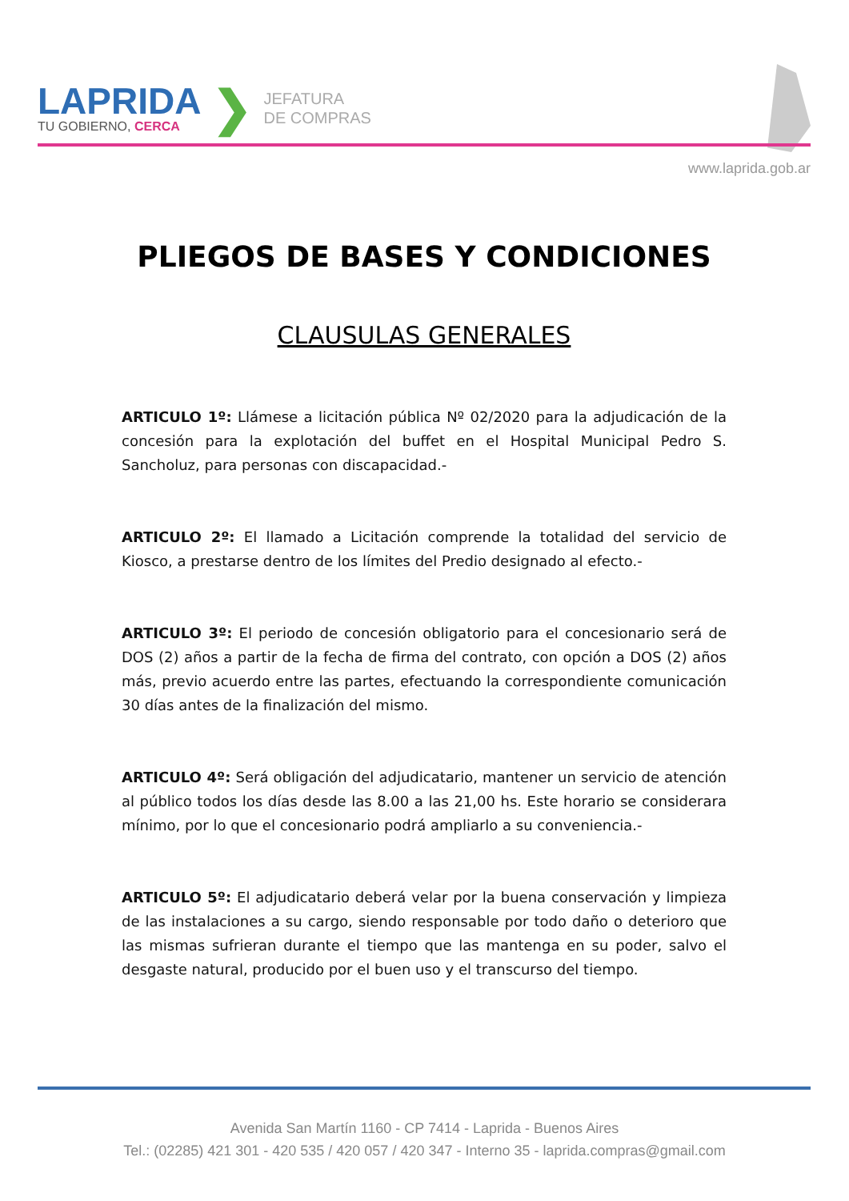LAPRIDA
TU GOBIERNO, CERCA
❯
JEFATURA
DE COMPRAS
www.laprida.gob.ar
PLIEGOS DE BASES Y CONDICIONES
CLAUSULAS GENERALES
ARTICULO 1º: Llámese a licitación pública Nº 02/2020 para la adjudicación de la concesión para la explotación del buffet en el Hospital Municipal Pedro S. Sancholuz, para personas con discapacidad.-
ARTICULO 2º: El llamado a Licitación comprende la totalidad del servicio de Kiosco, a prestarse dentro de los límites del Predio designado al efecto.-
ARTICULO 3º: El periodo de concesión obligatorio para el concesionario será de DOS (2) años a partir de la fecha de firma del contrato, con opción a DOS (2) años más, previo acuerdo entre las partes, efectuando la correspondiente comunicación 30 días antes de la finalización del mismo.
ARTICULO 4º: Será obligación del adjudicatario, mantener un servicio de atención al público todos los días desde las 8.00 a las 21,00 hs. Este horario se considerara mínimo, por lo que el concesionario podrá ampliarlo a su conveniencia.-
ARTICULO 5º: El adjudicatario deberá velar por la buena conservación y limpieza de las instalaciones a su cargo, siendo responsable por todo daño o deterioro que las mismas sufrieran durante el tiempo que las mantenga en su poder, salvo el desgaste natural, producido por el buen uso y el transcurso del tiempo.
Avenida San Martín 1160 - CP 7414 - Laprida - Buenos Aires
Tel.: (02285) 421 301 - 420 535 / 420 057 / 420 347 - Interno 35 - laprida.compras@gmail.com